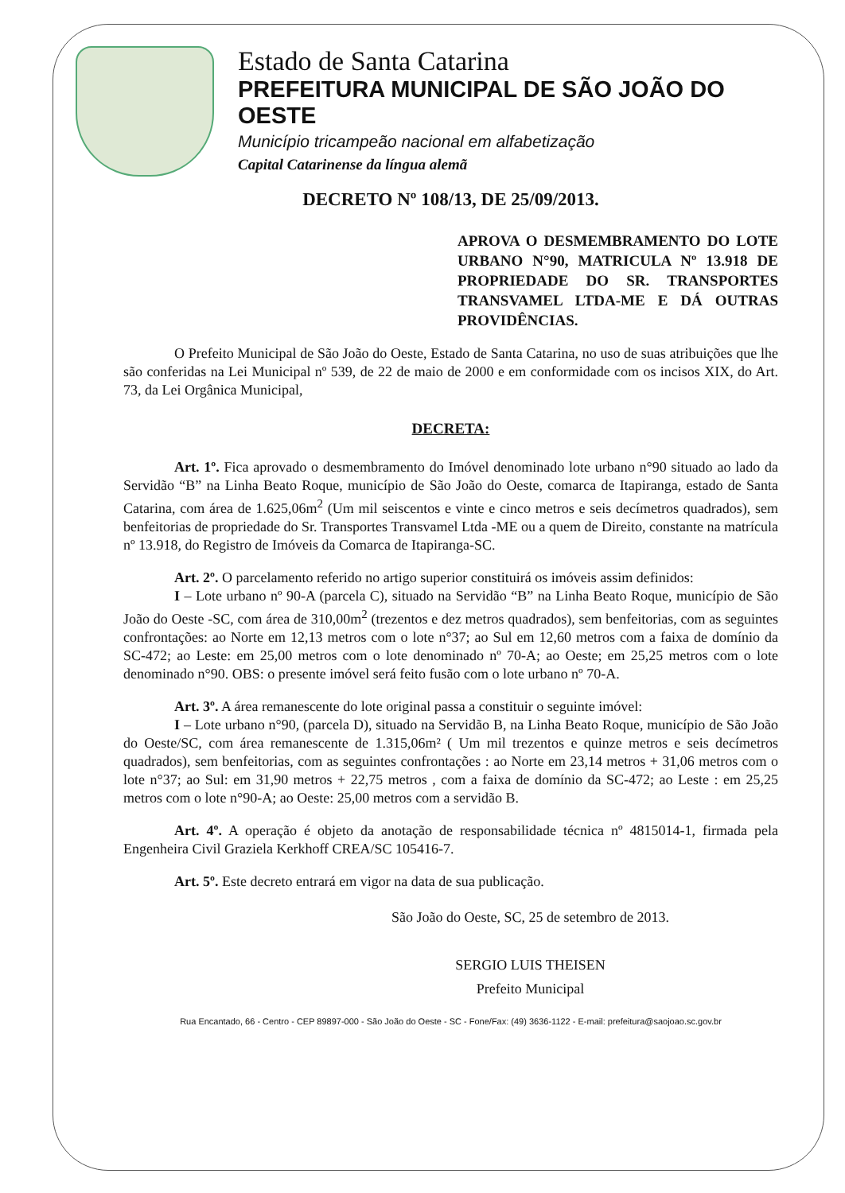Estado de Santa Catarina
PREFEITURA MUNICIPAL DE SÃO JOÃO DO OESTE
Município tricampeão nacional em alfabetização
Capital Catarinense da língua alemã
DECRETO Nº 108/13, DE 25/09/2013.
APROVA O DESMEMBRAMENTO DO LOTE URBANO N°90, MATRICULA Nº 13.918 DE PROPRIEDADE DO SR. TRANSPORTES TRANSVAMEL LTDA-ME E DÁ OUTRAS PROVIDÊNCIAS.
O Prefeito Municipal de São João do Oeste, Estado de Santa Catarina, no uso de suas atribuições que lhe são conferidas na Lei Municipal nº 539, de 22 de maio de 2000 e em conformidade com os incisos XIX, do Art. 73, da Lei Orgânica Municipal,
DECRETA:
Art. 1º. Fica aprovado o desmembramento do Imóvel denominado lote urbano n°90 situado ao lado da Servidão “B” na Linha Beato Roque, município de São João do Oeste, comarca de Itapiranga, estado de Santa Catarina, com área de 1.625,06m<sup>2</sup> (Um mil seiscentos e vinte e cinco metros e seis decímetros quadrados), sem benfeitorias de propriedade do Sr. Transportes Transvamel Ltda -ME ou a quem de Direito, constante na matrícula nº 13.918, do Registro de Imóveis da Comarca de Itapiranga-SC.
Art. 2º. O parcelamento referido no artigo superior constituirá os imóveis assim definidos:
I – Lote urbano nº 90-A (parcela C), situado na Servidão “B” na Linha Beato Roque, município de São João do Oeste -SC, com área de 310,00m<sup>2</sup> (trezentos e dez metros quadrados), sem benfeitorias, com as seguintes confrontações: ao Norte em 12,13 metros com o lote n°37; ao Sul em 12,60 metros com a faixa de domínio da SC-472; ao Leste: em 25,00 metros com o lote denominado nº 70-A; ao Oeste; em 25,25 metros com o lote denominado n°90. OBS: o presente imóvel será feito fusão com o lote urbano nº 70-A.
Art. 3º. A área remanescente do lote original passa a constituir o seguinte imóvel:
I – Lote urbano n°90, (parcela D), situado na Servidão B, na Linha Beato Roque, município de São João do Oeste/SC, com área remanescente de 1.315,06m² ( Um mil trezentos e quinze metros e seis decímetros quadrados), sem benfeitorias, com as seguintes confrontações : ao Norte em 23,14 metros + 31,06 metros com o lote n°37; ao Sul: em 31,90 metros + 22,75 metros , com a faixa de domínio da SC-472; ao Leste : em 25,25 metros com o lote n°90-A; ao Oeste: 25,00 metros com a servidão B.
Art. 4º. A operação é objeto da anotação de responsabilidade técnica nº 4815014-1, firmada pela Engenheira Civil Graziela Kerkhoff CREA/SC 105416-7.
Art. 5º. Este decreto entrará em vigor na data de sua publicação.
São João do Oeste, SC, 25 de setembro de 2013.
SERGIO LUIS THEISEN
Prefeito Municipal
Rua Encantado, 66 - Centro - CEP 89897-000 - São João do Oeste - SC - Fone/Fax: (49) 3636-1122 - E-mail: prefeitura@saojoao.sc.gov.br